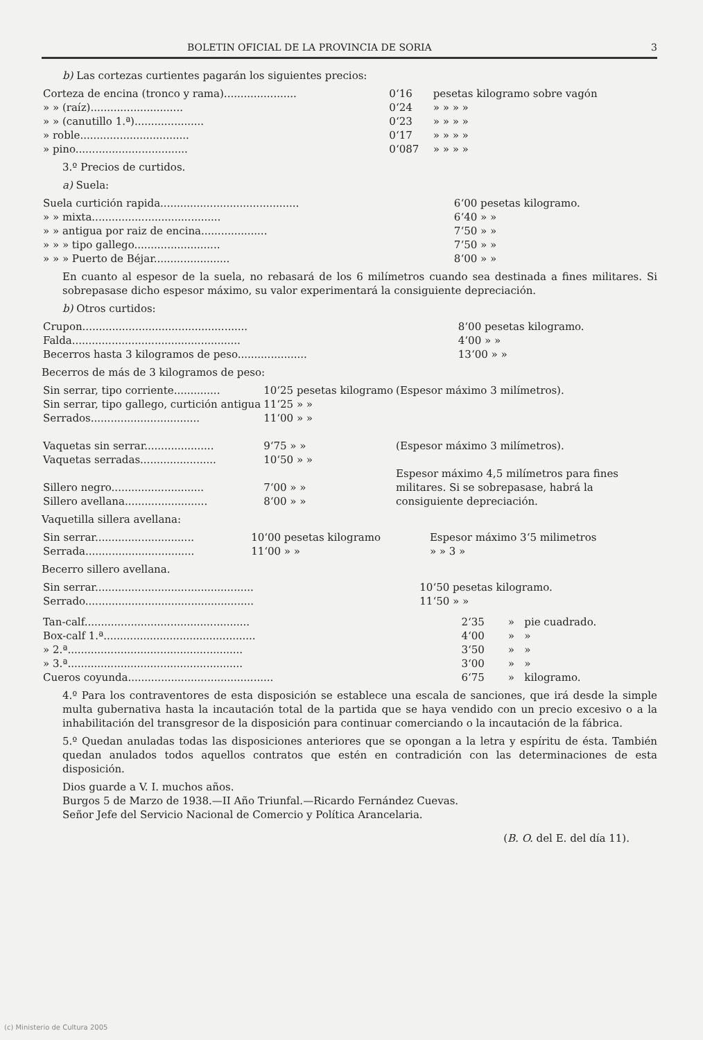BOLETIN OFICIAL DE LA PROVINCIA DE SORIA 3
b) Las cortezas curtientes pagarán los siguientes precios:
| Corteza de encina (tronco y rama)...................... | 0‘16 | pesetas kilogramo sobre vagón |
| » » (raíz)............................ | 0‘24 | » » » » |
| » » (canutillo 1.ª)..................... | 0‘23 | » » » » |
| » roble................................. | 0‘17 | » » » » |
| » pino.................................. | 0‘087 | » » » » |
3.º Precios de curtidos.
a) Suela:
| Suela curtición rapida.......................................... | 6‘00 pesetas kilogramo. |
| » » mixta....................................... | 6‘40 » » |
| » » antigua por raiz de encina.................... | 7‘50 » » |
| » » » tipo gallego.......................... | 7‘50 » » |
| » » » Puerto de Béjar....................... | 8‘00 » » |
En cuanto al espesor de la suela, no rebasará de los 6 milímetros cuando sea destinada a fines militares. Si sobrepasase dicho espesor máximo, su valor experimentará la consiguiente depreciación.
b) Otros curtidos:
| Crupon.................................................. | 8‘00 pesetas kilogramo. |
| Falda................................................... | 4‘00 » » |
| Becerros hasta 3 kilogramos de peso..................... | 13‘00 » » |
Becerros de más de 3 kilogramos de peso:
| Sin serrar, tipo corriente.............. | 10‘25 pesetas kilogramo | (Espesor máximo 3 milímetros). |
| Sin serrar, tipo gallego, curtición antigua | 11‘25 » » | |
| Serrados................................. | 11‘00 » » | |
| Vaquetas sin serrar..................... | 9‘75 » » | (Espesor máximo 3 milímetros). |
| Vaquetas serradas....................... | 10‘50 » » | |
| | | Espesor máximo 4,5 milímetros para fines militares. Si se sobrepasase, habrá la consiguiente depreciación. |
| Sillero negro............................ | 7‘00 » » | |
| Sillero avellana......................... | 8‘00 » » | |
Vaquetilla sillera avellana:
| Sin serrar.............................. | 10‘00 pesetas kilogramo | Espesor máximo 3‘5 milimetros |
| Serrada................................. | 11‘00 » » | » » 3 » |
Becerro sillero avellana.
| Sin serrar................................................ | 10‘50 pesetas kilogramo. |
| Serrado................................................... | 11‘50 » » |
| Tan-calf.................................................. | 2‘35 | » | pie cuadrado. |
| Box-calf 1.ª.............................................. | 4‘00 | » | » |
| » 2.ª..................................................... | 3‘50 | » | » |
| » 3.ª..................................................... | 3‘00 | » | » |
| Cueros coyunda............................................ | 6‘75 | » | kilogramo. |
4.º Para los contraventores de esta disposición se establece una escala de sanciones, que irá desde la simple multa gubernativa hasta la incautación total de la partida que se haya vendido con un precio excesivo o a la inhabilitación del transgresor de la disposición para continuar comerciando o la incautación de la fábrica.
5.º Quedan anuladas todas las disposiciones anteriores que se opongan a la letra y espíritu de ésta. También quedan anulados todos aquellos contratos que estén en contradición con las determinaciones de esta disposición.
Dios guarde a V. I. muchos años.
Burgos 5 de Marzo de 1938.—II Año Triunfal.—Ricardo Fernández Cuevas.
Señor Jefe del Servicio Nacional de Comercio y Política Arancelaria.
(B. O. del E. del día 11).
(c) Ministerio de Cultura 2005